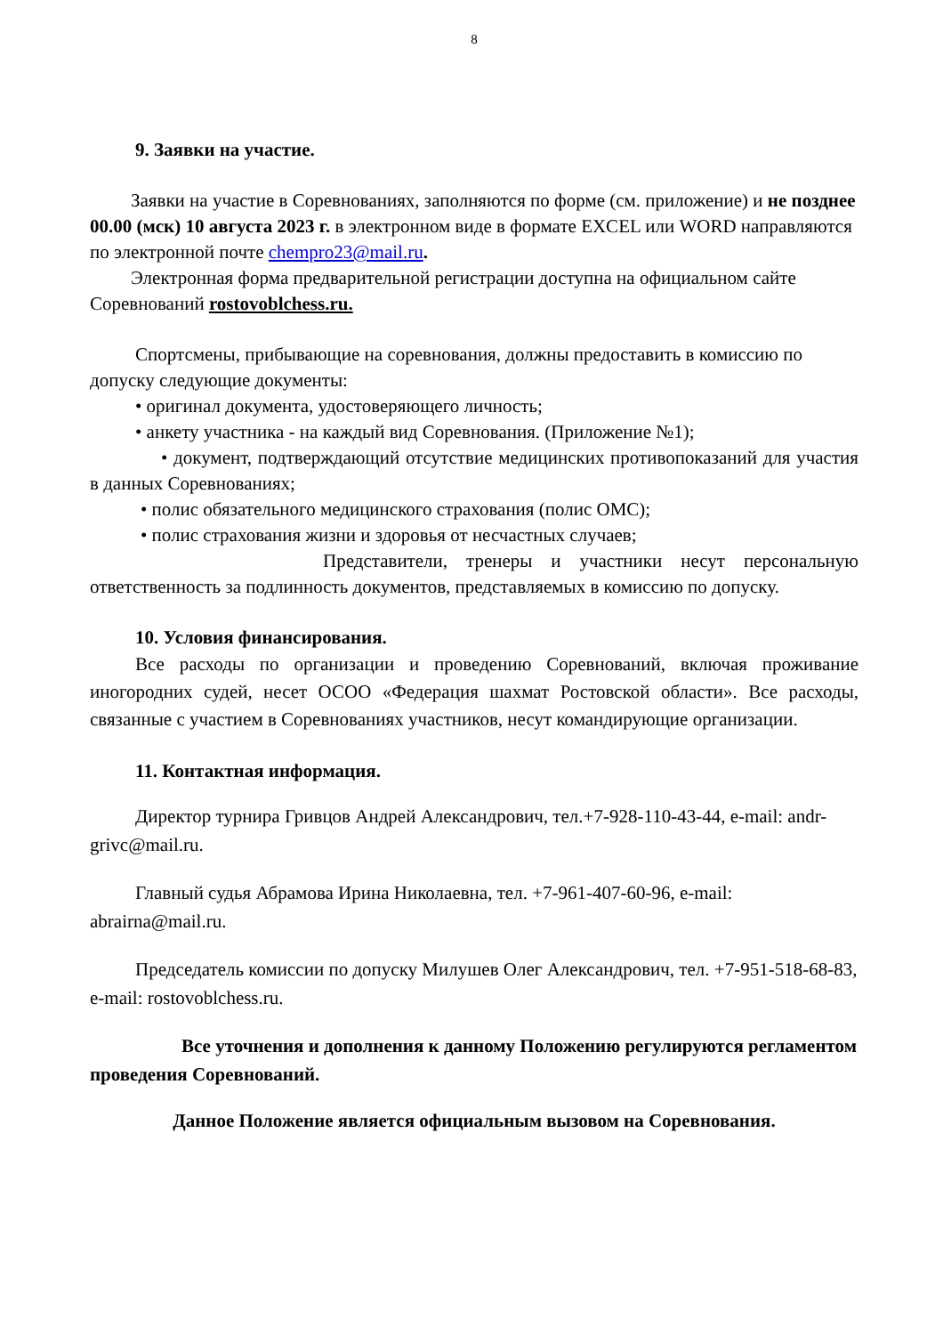8
9. Заявки на участие.
Заявки на участие в Соревнованиях, заполняются по форме (см. приложение) и не позднее 00.00 (мск) 10 августа 2023 г. в электронном виде в формате EXCEL или WORD направляются по электронной почте chempro23@mail.ru.
Электронная форма предварительной регистрации доступна на официальном сайте Соревнований rostovoblchess.ru.
Спортсмены, прибывающие на соревнования, должны предоставить в комиссию по допуску следующие документы:
• оригинал документа, удостоверяющего личность;
• анкету участника - на каждый вид Соревнования. (Приложение №1);
• документ, подтверждающий отсутствие медицинских противопоказаний для участия в данных Соревнованиях;
• полис обязательного медицинского страхования (полис ОМС);
• полис страхования жизни и здоровья от несчастных случаев;
Представители, тренеры и участники несут персональную ответственность за подлинность документов, представляемых в комиссию по допуску.
10. Условия финансирования.
Все расходы по организации и проведению Соревнований, включая проживание иногородних судей, несет ОСОО «Федерация шахмат Ростовской области». Все расходы, связанные с участием в Соревнованиях участников, несут командирующие организации.
11. Контактная информация.
Директор турнира Гривцов Андрей Александрович, тел.+7-928-110-43-44, e-mail: andr-grivc@mail.ru.
Главный судья Абрамова Ирина Николаевна, тел. +7-961-407-60-96, e-mail: abrairna@mail.ru.
Председатель комиссии по допуску Милушев Олег Александрович, тел. +7-951-518-68-83, e-mail: rostovoblchess.ru.
Все уточнения и дополнения к данному Положению регулируются регламентом проведения Соревнований.
Данное Положение является официальным вызовом на Соревнования.